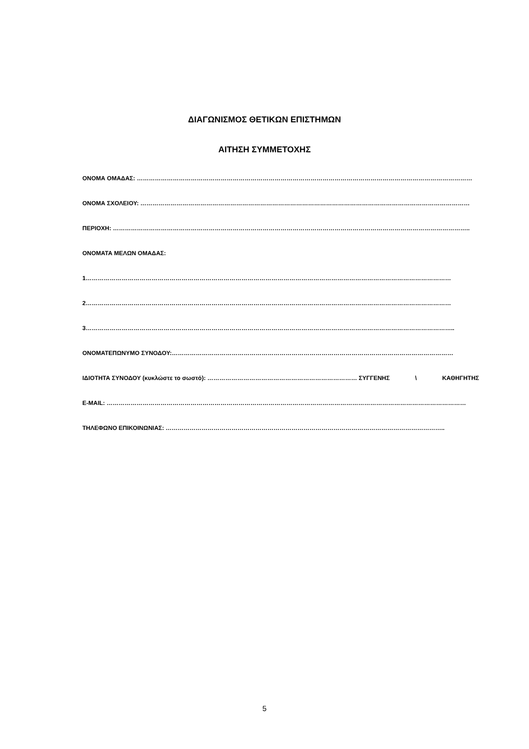ΔΙΑΓΩΝΙΣΜΟΣ ΘΕΤΙΚΩΝ ΕΠΙΣΤΗΜΩΝ
ΑΙΤΗΣΗ ΣΥΜΜΕΤΟΧΗΣ
ΟΝΟΜΑ ΟΜΑΔΑΣ: ……………………………………………………………………………………………………………………………………………………
ΟΝΟΜΑ ΣΧΟΛΕΙΟΥ: …………………………………………………………………………………………………………………………………………………
ΠΕΡΙΟΧΗ: ……………………………………………………………………………………………………………………………………………………………..
ΟΝΟΜΑΤΑ ΜΕΛΩΝ ΟΜΑΔΑΣ:
1…………………………………………………………………………………………………………………………………………………………………
2…………………………………………………………………………………………………………………………………………………………………
3…………………………………………………………………………………………………………………………………………………………………..
ΟΝΟΜΑΤΕΠΩΝΥΜΟ ΣΥΝΟΔΟΥ:……………………………………………………………………………………………………………………………
ΙΔΙΟΤΗΤΑ ΣΥΝΟΔΟΥ (κυκλώστε το σωστό): ………………………………………………………………… ΣΥΓΓΕΝΗΣ \ ΚΑΘΗΓΗΤΗΣ
E-MAIL: ………………………………………………………………………………………………………………………………………………………………
ΤΗΛΕΦΩΝΟ ΕΠΙΚΟΙΝΩΝΙΑΣ: …………………………………………………………………………………………………………………………..
5